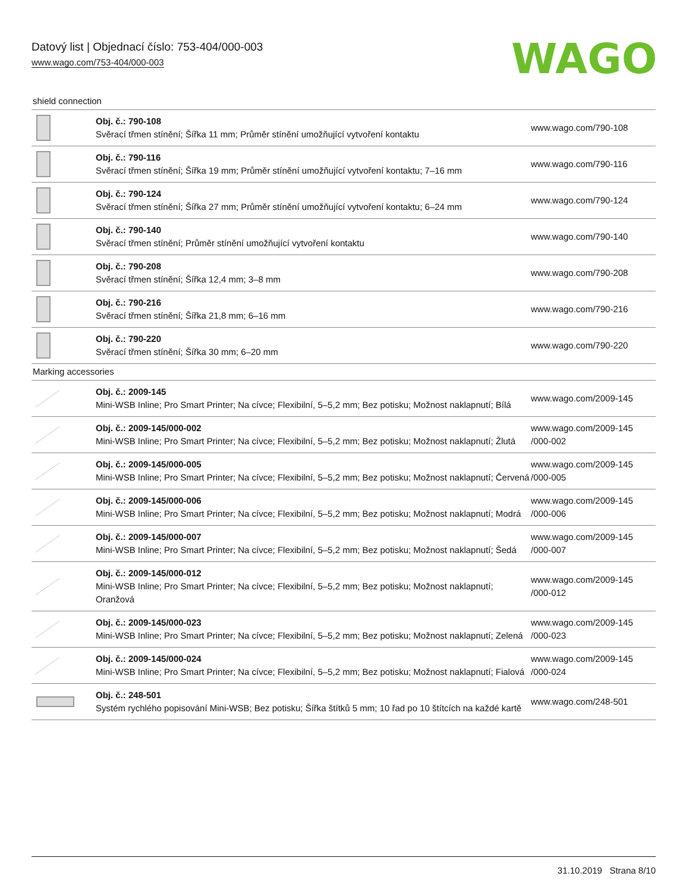Datový list | Objednací číslo: 753-404/000-003
www.wago.com/753-404/000-003
WAGO
shield connection
| | Obj. č.: 790-108 Svěrací třmen stínění; Šířka 11 mm; Průměr stínění umožňující vytvoření kontaktu | www.wago.com/790-108 |
| | Obj. č.: 790-116 Svěrací třmen stínění; Šířka 19 mm; Průměr stínění umožňující vytvoření kontaktu; 7–16 mm | www.wago.com/790-116 |
| | Obj. č.: 790-124 Svěrací třmen stínění; Šířka 27 mm; Průměr stínění umožňující vytvoření kontaktu; 6–24 mm | www.wago.com/790-124 |
| | Obj. č.: 790-140 Svěrací třmen stínění; Průměr stínění umožňující vytvoření kontaktu | www.wago.com/790-140 |
| | Obj. č.: 790-208 Svěrací třmen stínění; Šířka 12,4 mm; 3–8 mm | www.wago.com/790-208 |
| | Obj. č.: 790-216 Svěrací třmen stínění; Šířka 21,8 mm; 6–16 mm | www.wago.com/790-216 |
| | Obj. č.: 790-220 Svěrací třmen stínění; Šířka 30 mm; 6–20 mm | www.wago.com/790-220 |
Marking accessories
| | Obj. č.: 2009-145 Mini-WSB Inline; Pro Smart Printer; Na cívce; Flexibilní, 5–5,2 mm; Bez potisku; Možnost naklapnutí; Bílá | www.wago.com/2009-145 |
| | Obj. č.: 2009-145/000-002 Mini-WSB Inline; Pro Smart Printer; Na cívce; Flexibilní, 5–5,2 mm; Bez potisku; Možnost naklapnutí; Žlutá | www.wago.com/2009-145 /000-002 |
| | Obj. č.: 2009-145/000-005 Mini-WSB Inline; Pro Smart Printer; Na cívce; Flexibilní, 5–5,2 mm; Bez potisku; Možnost naklapnutí; Červená | www.wago.com/2009-145 /000-005 |
| | Obj. č.: 2009-145/000-006 Mini-WSB Inline; Pro Smart Printer; Na cívce; Flexibilní, 5–5,2 mm; Bez potisku; Možnost naklapnutí; Modrá | www.wago.com/2009-145 /000-006 |
| | Obj. č.: 2009-145/000-007 Mini-WSB Inline; Pro Smart Printer; Na cívce; Flexibilní, 5–5,2 mm; Bez potisku; Možnost naklapnutí; Šedá | www.wago.com/2009-145 /000-007 |
| | Obj. č.: 2009-145/000-012 Mini-WSB Inline; Pro Smart Printer; Na cívce; Flexibilní, 5–5,2 mm; Bez potisku; Možnost naklapnutí; Oranžová | www.wago.com/2009-145 /000-012 |
| | Obj. č.: 2009-145/000-023 Mini-WSB Inline; Pro Smart Printer; Na cívce; Flexibilní, 5–5,2 mm; Bez potisku; Možnost naklapnutí; Zelená | www.wago.com/2009-145 /000-023 |
| | Obj. č.: 2009-145/000-024 Mini-WSB Inline; Pro Smart Printer; Na cívce; Flexibilní, 5–5,2 mm; Bez potisku; Možnost naklapnutí; Fialová | www.wago.com/2009-145 /000-024 |
| | Obj. č.: 248-501 Systém rychlého popisování Mini-WSB; Bez potisku; Šířka štítků 5 mm; 10 řad po 10 štítcích na každé kartě | www.wago.com/248-501 |
31.10.2019 Strana 8/10